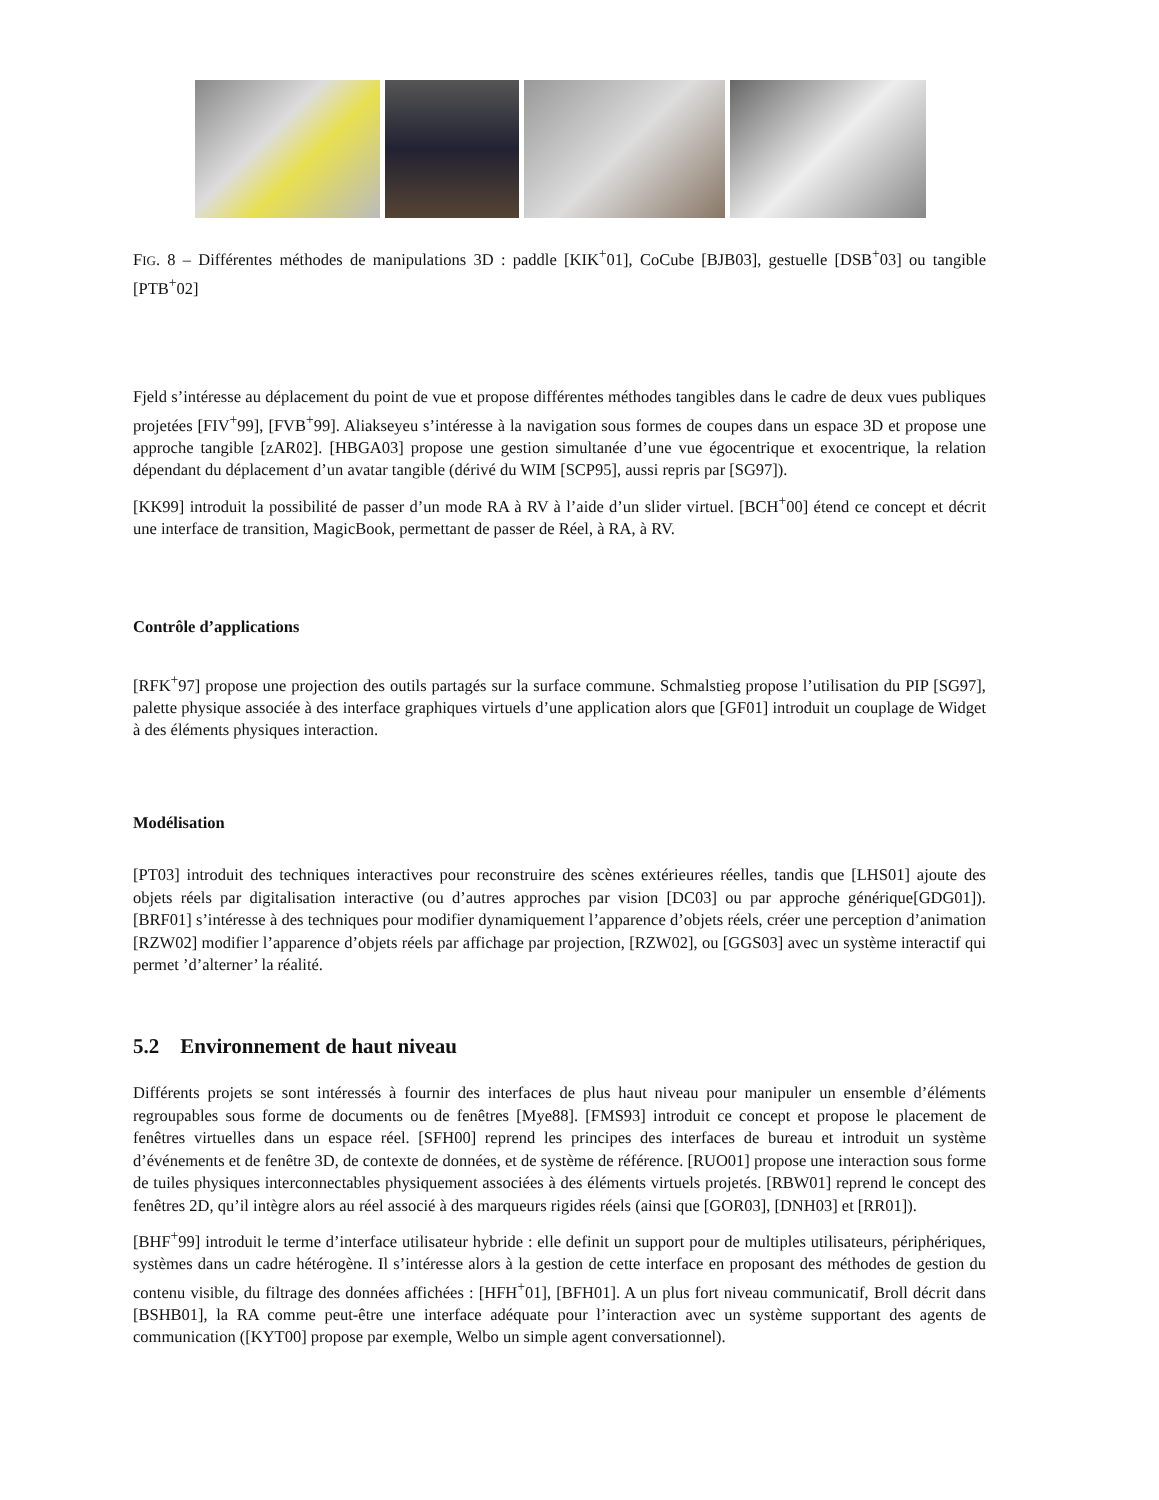FIG. 8 – Différentes méthodes de manipulations 3D : paddle [KIK<sup>+</sup>01], CoCube [BJB03], gestuelle [DSB<sup>+</sup>03] ou tangible [PTB<sup>+</sup>02]
Fjeld s’intéresse au déplacement du point de vue et propose différentes méthodes tangibles dans le cadre de deux vues publiques projetées [FIV<sup>+</sup>99], [FVB<sup>+</sup>99]. Aliakseyeu s’intéresse à la navigation sous formes de coupes dans un espace 3D et propose une approche tangible [zAR02]. [HBGA03] propose une gestion simultanée d’une vue égocentrique et exocentrique, la relation dépendant du déplacement d’un avatar tangible (dérivé du WIM [SCP95], aussi repris par [SG97]).
[KK99] introduit la possibilité de passer d’un mode RA à RV à l’aide d’un slider virtuel. [BCH<sup>+</sup>00] étend ce concept et décrit une interface de transition, MagicBook, permettant de passer de Réel, à RA, à RV.
Contrôle d’applications
[RFK<sup>+</sup>97] propose une projection des outils partagés sur la surface commune. Schmalstieg propose l’utilisation du PIP [SG97], palette physique associée à des interface graphiques virtuels d’une application alors que [GF01] introduit un couplage de Widget à des éléments physiques interaction.
Modélisation
[PT03] introduit des techniques interactives pour reconstruire des scènes extérieures réelles, tandis que [LHS01] ajoute des objets réels par digitalisation interactive (ou d’autres approches par vision [DC03] ou par approche générique[GDG01]). [BRF01] s’intéresse à des techniques pour modifier dynamiquement l’apparence d’objets réels, créer une perception d’animation [RZW02] modifier l’apparence d’objets réels par affichage par projection, [RZW02], ou [GGS03] avec un système interactif qui permet ’d’alterner’ la réalité.
5.2 Environnement de haut niveau
Différents projets se sont intéressés à fournir des interfaces de plus haut niveau pour manipuler un ensemble d’éléments regroupables sous forme de documents ou de fenêtres [Mye88]. [FMS93] introduit ce concept et propose le placement de fenêtres virtuelles dans un espace réel. [SFH00] reprend les principes des interfaces de bureau et introduit un système d’événements et de fenêtre 3D, de contexte de données, et de système de référence. [RUO01] propose une interaction sous forme de tuiles physiques interconnectables physiquement associées à des éléments virtuels projetés. [RBW01] reprend le concept des fenêtres 2D, qu’il intègre alors au réel associé à des marqueurs rigides réels (ainsi que [GOR03], [DNH03] et [RR01]).
[BHF<sup>+</sup>99] introduit le terme d’interface utilisateur hybride : elle definit un support pour de multiples utilisateurs, périphériques, systèmes dans un cadre hétérogène. Il s’intéresse alors à la gestion de cette interface en proposant des méthodes de gestion du contenu visible, du filtrage des données affichées : [HFH<sup>+</sup>01], [BFH01]. A un plus fort niveau communicatif, Broll décrit dans [BSHB01], la RA comme peut-être une interface adéquate pour l’interaction avec un système supportant des agents de communication ([KYT00] propose par exemple, Welbo un simple agent conversationnel).